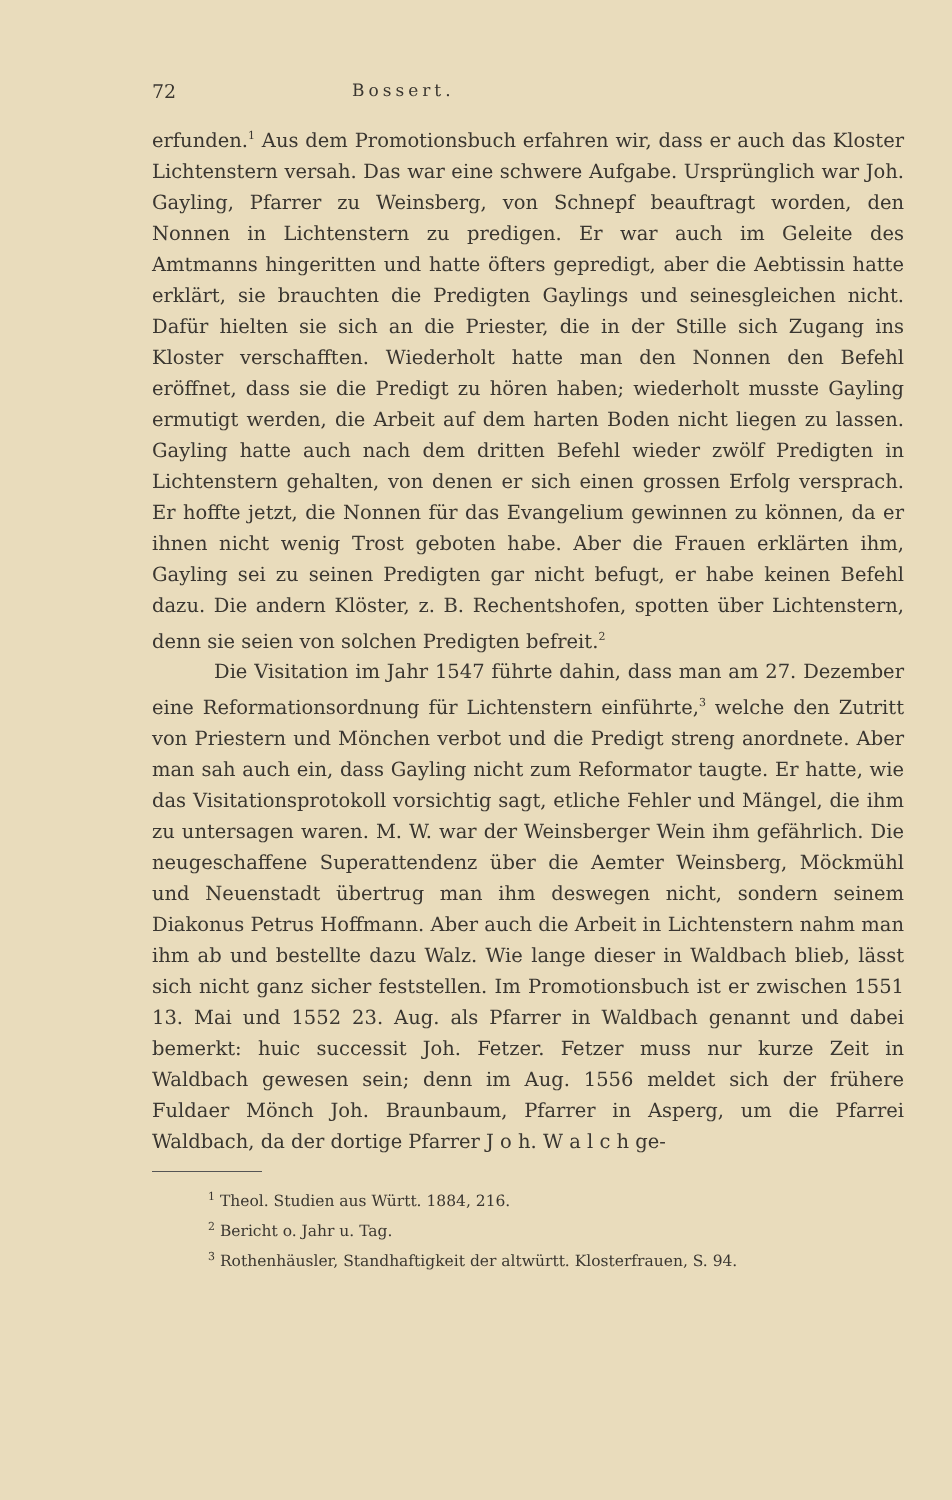72 Bossert.
erfunden.<sup>1</sup> Aus dem Promotionsbuch erfahren wir, dass er auch das Kloster Lichtenstern versah. Das war eine schwere Aufgabe. Ursprünglich war Joh. Gayling, Pfarrer zu Weinsberg, von Schnepf beauftragt worden, den Nonnen in Lichtenstern zu predigen. Er war auch im Geleite des Amtmanns hingeritten und hatte öfters gepredigt, aber die Aebtissin hatte erklärt, sie brauchten die Predigten Gaylings und seinesgleichen nicht. Dafür hielten sie sich an die Priester, die in der Stille sich Zugang ins Kloster verschafften. Wiederholt hatte man den Nonnen den Befehl eröffnet, dass sie die Predigt zu hören haben; wiederholt musste Gayling ermutigt werden, die Arbeit auf dem harten Boden nicht liegen zu lassen. Gayling hatte auch nach dem dritten Befehl wieder zwölf Predigten in Lichtenstern gehalten, von denen er sich einen grossen Erfolg versprach. Er hoffte jetzt, die Nonnen für das Evangelium gewinnen zu können, da er ihnen nicht wenig Trost geboten habe. Aber die Frauen erklärten ihm, Gayling sei zu seinen Predigten gar nicht befugt, er habe keinen Befehl dazu. Die andern Klöster, z. B. Rechentshofen, spotten über Lichtenstern, denn sie seien von solchen Predigten befreit.<sup>2</sup>
Die Visitation im Jahr 1547 führte dahin, dass man am 27. Dezember eine Reformationsordnung für Lichtenstern einführte,<sup>3</sup> welche den Zutritt von Priestern und Mönchen verbot und die Predigt streng anordnete. Aber man sah auch ein, dass Gayling nicht zum Reformator taugte. Er hatte, wie das Visitationsprotokoll vorsichtig sagt, etliche Fehler und Mängel, die ihm zu untersagen waren. M. W. war der Weinsberger Wein ihm gefährlich. Die neugeschaffene Superattendenz über die Aemter Weinsberg, Möckmühl und Neuenstadt übertrug man ihm deswegen nicht, sondern seinem Diakonus Petrus Hoffmann. Aber auch die Arbeit in Lichtenstern nahm man ihm ab und bestellte dazu Walz. Wie lange dieser in Waldbach blieb, lässt sich nicht ganz sicher feststellen. Im Promotionsbuch ist er zwischen 1551 13. Mai und 1552 23. Aug. als Pfarrer in Waldbach genannt und dabei bemerkt: huic successit Joh. Fetzer. Fetzer muss nur kurze Zeit in Waldbach gewesen sein; denn im Aug. 1556 meldet sich der frühere Fuldaer Mönch Joh. Braunbaum, Pfarrer in Asperg, um die Pfarrei Waldbach, da der dortige Pfarrer J o h. W a l c h ge-
<sup>1</sup> Theol. Studien aus Württ. 1884, 216.
<sup>2</sup> Bericht o. Jahr u. Tag.
<sup>3</sup> Rothenhäusler, Standhaftigkeit der altwürtt. Klosterfrauen, S. 94.